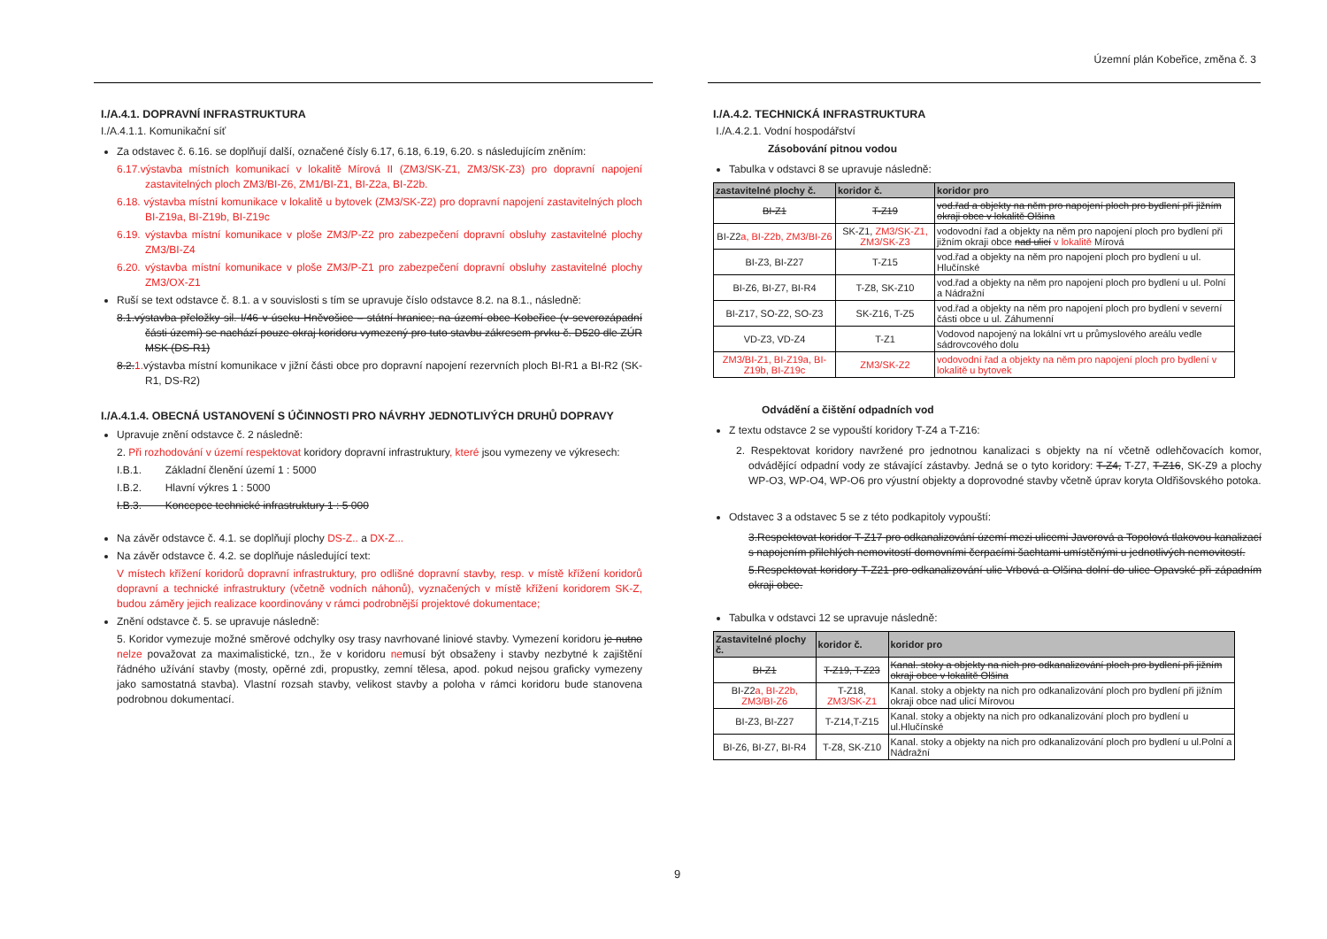Územní plán Kobeřice, změna č. 3
I./A.4.1. DOPRAVNÍ INFRASTRUKTURA
I./A.4.1.1. Komunikační síť
Za odstavec č. 6.16. se doplňují další, označené čísly 6.17, 6.18, 6.19, 6.20. s následujícím zněním:
6.17.výstavba místních komunikací v lokalitě Mírová II (ZM3/SK-Z1, ZM3/SK-Z3) pro dopravní napojení zastavitelných ploch ZM3/BI-Z6, ZM1/BI-Z1, BI-Z2a, BI-Z2b.
6.18. výstavba místní komunikace v lokalitě u bytovek (ZM3/SK-Z2) pro dopravní napojení zastavitelných ploch BI-Z19a, BI-Z19b, BI-Z19c
6.19. výstavba místní komunikace v ploše ZM3/P-Z2 pro zabezpečení dopravní obsluhy zastavitelné plochy ZM3/BI-Z4
6.20. výstavba místní komunikace v ploše ZM3/P-Z1 pro zabezpečení dopravní obsluhy zastavitelné plochy ZM3/OX-Z1
Ruší se text odstavce č. 8.1. a v souvislosti s tím se upravuje číslo odstavce 8.2. na 8.1., následně:
8.1.výstavba přeložky sil. I/46 v úseku Hněvošice – státní hranice; na území obce Kobeřice (v severozápadní části území) se nachází pouze okraj koridoru vymezený pro tuto stavbu zákresem prvku č. D520 dle ZÚR MSK (DS-R1)
8.2.1. výstavba místní komunikace v jižní části obce pro dopravní napojení rezervních ploch BI-R1 a BI-R2 (SK-R1, DS-R2)
I./A.4.1.4. OBECNÁ USTANOVENÍ S ÚČINNOSTI PRO NÁVRHY JEDNOTLIVÝCH DRUHŮ DOPRAVY
Upravuje znění odstavce č. 2 následně:
2. Při rozhodování v území respektovat koridory dopravní infrastruktury, které jsou vymezeny ve výkresech:
I.B.1. Základní členění území 1 : 5000
I.B.2. Hlavní výkres 1 : 5000
I.B.3. Koncepce technické infrastruktury 1 : 5 000
Na závěr odstavce č. 4.1. se doplňují plochy DS-Z.. a DX-Z...
Na závěr odstavce č. 4.2. se doplňuje následující text:
V místech křížení koridorů dopravní infrastruktury, pro odlišné dopravní stavby, resp. v místě křížení koridorů dopravní a technické infrastruktury (včetně vodních náhonů), vyznačených v místě křížení koridorem SK-Z, budou záměry jejich realizace koordinovány v rámci podrobnější projektové dokumentace;
Znění odstavce č. 5. se upravuje následně:
5. Koridor vymezuje možné směrové odchylky osy trasy navrhované liniové stavby. Vymezení koridoru je nutno nelze považovat za maximalistické, tzn., že v koridoru nemusí být obsaženy i stavby nezbytné k zajištění řádného užívání stavby (mosty, opěrné zdi, propustky, zemní tělesa, apod. pokud nejsou graficky vymezeny jako samostatná stavba). Vlastní rozsah stavby, velikost stavby a poloha v rámci koridoru bude stanovena podrobnou dokumentací.
I./A.4.2. TECHNICKÁ INFRASTRUKTURA
I./A.4.2.1. Vodní hospodářství
Zásobování pitnou vodou
Tabulka v odstavci 8 se upravuje následně:
| zastavitelné plochy č. | koridor č. | koridor pro |
| --- | --- | --- |
| BI-Z1 | T-Z19 | vod.řad a objekty na něm pro napojení ploch pro bydlení při jižním okraji obce v lokalitě Olšina |
| BI-Z2 a, BI-Z2b, ZM3/BI-Z6 | SK-Z1, ZM3/SK-Z1, ZM3/SK-Z3 | vodovodní řad a objekty na něm pro napojení ploch pro bydlení při jižním okraji obce nad ulicí v lokalitě Mírová |
| BI-Z3, BI-Z27 | T-Z15 | vod.řad a objekty na něm pro napojení ploch pro bydlení u ul. Hlučínské |
| BI-Z6, BI-Z7, BI-R4 | T-Z8, SK-Z10 | vod.řad a objekty na něm pro napojení ploch pro bydlení u ul. Polní a Nádražní |
| BI-Z17, SO-Z2, SO-Z3 | SK-Z16, T-Z5 | vod.řad a objekty na něm pro napojení ploch pro bydlení v severní části obce u ul. Záhumenní |
| VD-Z3, VD-Z4 | T-Z1 | Vodovod napojený na lokální vrt u průmyslového areálu vedle sádrovcového dolu |
| ZM3/BI-Z1, BI-Z19a, BI-Z19b, BI-Z19c | ZM3/SK-Z2 | vodovodní řad a objekty na něm pro napojení ploch pro bydlení v lokalitě u bytovek |
Odvádění a čištění odpadních vod
Z textu odstavce 2 se vypouští koridory T-Z4 a T-Z16:
2. Respektovat koridory navržené pro jednotnou kanalizaci s objekty na ní včetně odlehčovacích komor, odvádějící odpadní vody ze stávající zástavby. Jedná se o tyto koridory: T-Z4, T-Z7, T-Z16, SK-Z9 a plochy WP-O3, WP-O4, WP-O6 pro výustní objekty a doprovodné stavby včetně úprav koryta Oldřišovského potoka.
Odstavec 3 a odstavec 5 se z této podkapitoly vypouští:
3.Respektovat koridor T-Z17 pro odkanalizování území mezi ulicemi Javorová a Topolová tlakovou kanalizací s napojením přilehlých nemovitostí domovními čerpacími šachtami umístěnými u jednotlivých nemovitostí.
5.Respektovat koridory T-Z21 pro odkanalizování ulic Vrbová a Olšina dolní do ulice Opavské při západním okraji obce.
Tabulka v odstavci 12 se upravuje následně:
| Zastavitelné plochy č. | koridor č. | koridor pro |
| --- | --- | --- |
| BI-Z1 | T-Z19, T-Z23 | Kanal. stoky a objekty na nich pro odkanalizování ploch pro bydlení při jižním okraji obce v lokalitě Olšina |
| BI-Z2 a, BI-Z2b, ZM3/BI-Z6 | T-Z18, ZM3/SK-Z1 | Kanal. stoky a objekty na nich pro odkanalizování ploch pro bydlení při jižním okraji obce nad ulicí Mírovou |
| BI-Z3, BI-Z27 | T-Z14,T-Z15 | Kanal. stoky a objekty na nich pro odkanalizování ploch pro bydlení u ul.Hlučínské |
| BI-Z6, BI-Z7, BI-R4 | T-Z8, SK-Z10 | Kanal. stoky a objekty na nich pro odkanalizování ploch pro bydlení u ul.Polní a Nádražní |
9